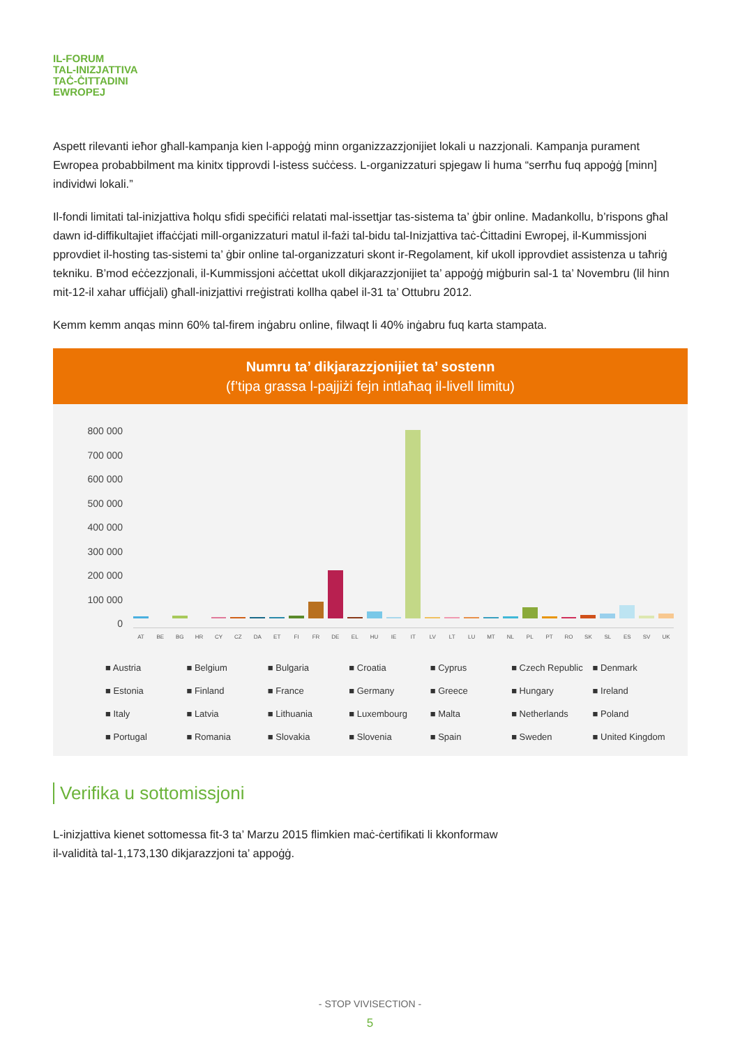IL-FORUM
TAL-INIZJATTIVA
TAĊ-ĊITTADINI
EWROPEJ
Aspett rilevanti ieħor għall-kampanja kien l-appoġġ minn organizzazzjonijiet lokali u nazzjonali. Kampanja purament Ewropea probabbilment ma kinitx tipprovdi l-istess suċċess. L-organizzaturi spjegaw li huma “serrħu fuq appoġġ [minn] individwi lokali.”
Il-fondi limitati tal-inizjattiva ħolqu sfidi speċifiċi relatati mal-issettjar tas-sistema ta’ ġbir online. Madankollu, b’rispons għal dawn id-diffikultajiet iffaċċjati mill-organizzaturi matul il-fażi tal-bidu tal-Inizjattiva taċ-Ċittadini Ewropej, il-Kummissjoni pprovdiet il-hosting tas-sistemi ta’ ġbir online tal-organizzaturi skont ir-Regolament, kif ukoll ipprovdiet assistenza u taħriġ tekniku. B’mod eċċezzjonali, il-Kummissjoni aċċettat ukoll dikjarazzjonijiet ta’ appoġġ miġburin sal-1 ta’ Novembru (lil hinn mit-12-il xahar uffiċjali) għall-inizjattivi rreġistrati kollha qabel il-31 ta’ Ottubru 2012.
Kemm kemm anqas minn 60% tal-firem inġabru online, filwaqt li 40% inġabru fuq karta stampata.
Numru ta’ dikjarazzjonijiet ta’ sostenn
(f’tipa grassa l-pajjiżi fejn intlaħaq il-livell limitu)
800 000
700 000
600 000
500 000
400 000
300 000
200 000
100 000
0
AT
BE
BG
HR
CY
CZ
DA
ET
FI
FR
DE
EL
HU
IE
IT
LV
LT
LU
MT
NL
PL
PT
RO
SK
SL
ES
SV
UK
■ Austria ■ Belgium ■ Bulgaria ■ Croatia ■ Cyprus ■ Czech Republic ■ Denmark ■ Estonia ■ Finland ■ France ■ Germany ■ Greece ■ Hungary ■ Ireland ■ Italy ■ Latvia ■ Lithuania ■ Luxembourg ■ Malta ■ Netherlands ■ Poland ■ Portugal ■ Romania ■ Slovakia ■ Slovenia ■ Spain ■ Sweden ■ United Kingdom
Verifika u sottomissjoni
L-inizjattiva kienet sottomessa fit-3 ta’ Marzu 2015 flimkien maċ-ċertifikati li kkonformaw il-validità tal-1,173,130 dikjarazzjoni ta’ appoġġ.
- STOP VIVISECTION -
5